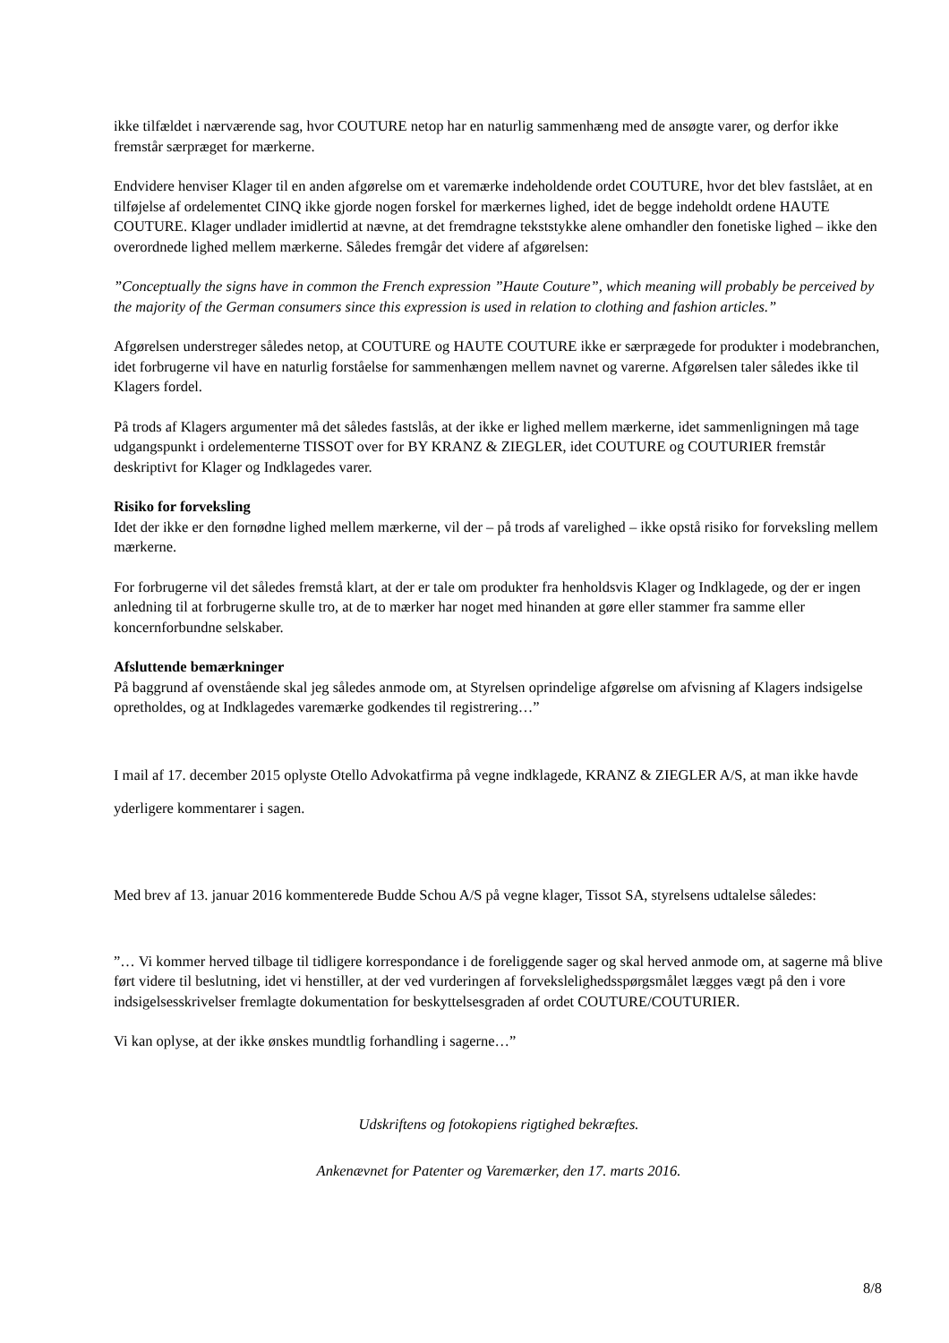ikke tilfældet i nærværende sag, hvor COUTURE netop har en naturlig sammenhæng med de ansøgte varer, og derfor ikke fremstår særpræget for mærkerne.
Endvidere henviser Klager til en anden afgørelse om et varemærke indeholdende ordet COUTURE, hvor det blev fastslået, at en tilføjelse af ordelementet CINQ ikke gjorde nogen forskel for mærkernes lighed, idet de begge indeholdt ordene HAUTE COUTURE. Klager undlader imidlertid at nævne, at det fremdragne tekststykke alene omhandler den fonetiske lighed – ikke den overordnede lighed mellem mærkerne. Således fremgår det videre af afgørelsen:
”Conceptually the signs have in common the French expression ”Haute Couture”, which meaning will probably be perceived by the majority of the German consumers since this expression is used in relation to clothing and fashion articles.”
Afgørelsen understreger således netop, at COUTURE og HAUTE COUTURE ikke er særprægede for produkter i modebranchen, idet forbrugerne vil have en naturlig forståelse for sammenhængen mellem navnet og varerne. Afgørelsen taler således ikke til Klagers fordel.
På trods af Klagers argumenter må det således fastslås, at der ikke er lighed mellem mærkerne, idet sammenligningen må tage udgangspunkt i ordelementerne TISSOT over for BY KRANZ & ZIEGLER, idet COUTURE og COUTURIER fremstår deskriptivt for Klager og Indklagedes varer.
Risiko for forveksling
Idet der ikke er den fornødne lighed mellem mærkerne, vil der – på trods af varelighed – ikke opstå risiko for forveksling mellem mærkerne.
For forbrugerne vil det således fremstå klart, at der er tale om produkter fra henholdsvis Klager og Indklagede, og der er ingen anledning til at forbrugerne skulle tro, at de to mærker har noget med hinanden at gøre eller stammer fra samme eller koncernforbundne selskaber.
Afsluttende bemærkninger
På baggrund af ovenstående skal jeg således anmode om, at Styrelsen oprindelige afgørelse om afvisning af Klagers indsigelse opretholdes, og at Indklagedes varemærke godkendes til registrering…”
I mail af 17. december 2015 oplyste Otello Advokatfirma på vegne indklagede, KRANZ & ZIEGLER A/S, at man ikke havde yderligere kommentarer i sagen.
Med brev af 13. januar 2016 kommenterede Budde Schou A/S på vegne klager, Tissot SA, styrelsens udtalelse således:
”… Vi kommer herved tilbage til tidligere korrespondance i de foreliggende sager og skal herved anmode om, at sagerne må blive ført videre til beslutning, idet vi henstiller, at der ved vurderingen af forvekslelighedsspørgsmålet lægges vægt på den i vore indsigelsesskrivelser fremlagte dokumentation for beskyttelsesgraden af ordet COUTURE/COUTURIER.
Vi kan oplyse, at der ikke ønskes mundtlig forhandling i sagerne…”
Udskriftens og fotokopiens rigtighed bekræftes.
Ankenævnet for Patenter og Varemærker, den 17. marts 2016.
8/8